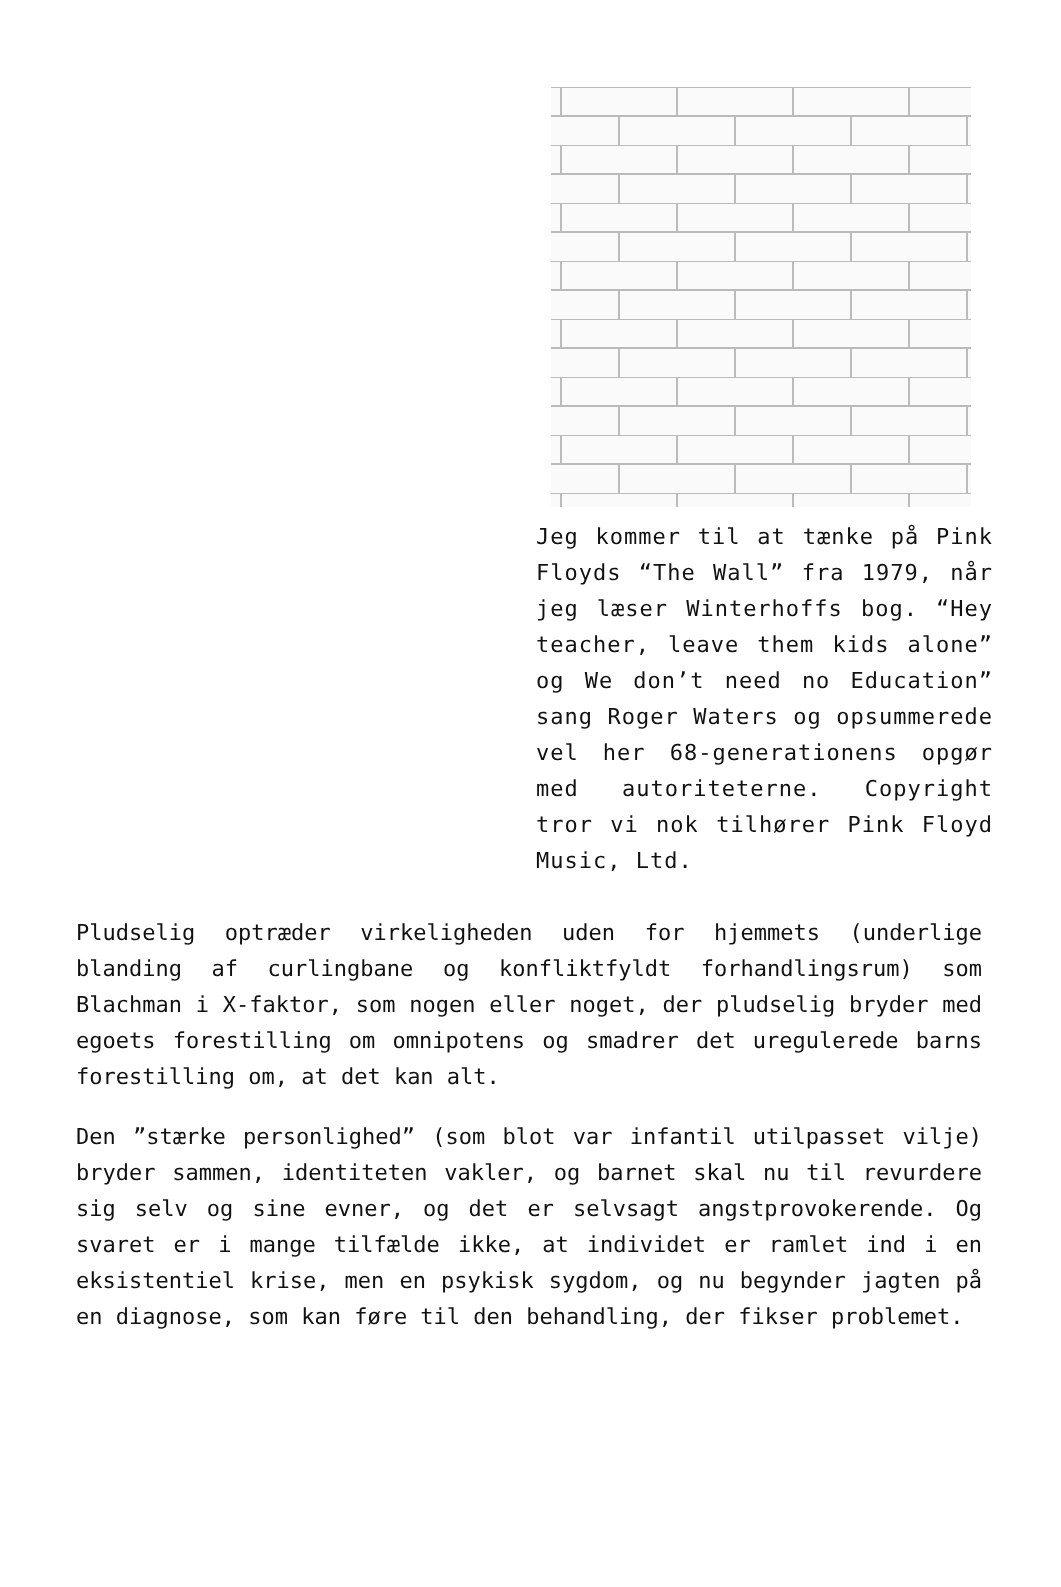Jeg kommer til at tænke på Pink Floyds “The Wall” fra 1979, når jeg læser Winterhoffs bog. “Hey teacher, leave them kids alone” og We don’t need no Education” sang Roger Waters og opsummerede vel her 68-generationens opgør med autoriteterne. Copyright tror vi nok tilhører Pink Floyd Music, Ltd.
Pludselig optræder virkeligheden uden for hjemmets (underlige blanding af curlingbane og konfliktfyldt forhandlingsrum) som Blachman i X-faktor, som nogen eller noget, der pludselig bryder med egoets forestilling om omnipotens og smadrer det uregulerede barns forestilling om, at det kan alt.
Den ”stærke personlighed” (som blot var infantil utilpasset vilje) bryder sammen, identiteten vakler, og barnet skal nu til revurdere sig selv og sine evner, og det er selvsagt angstprovokerende. Og svaret er i mange tilfælde ikke, at individet er ramlet ind i en eksistentiel krise, men en psykisk sygdom, og nu begynder jagten på en diagnose, som kan føre til den behandling, der fikser problemet.